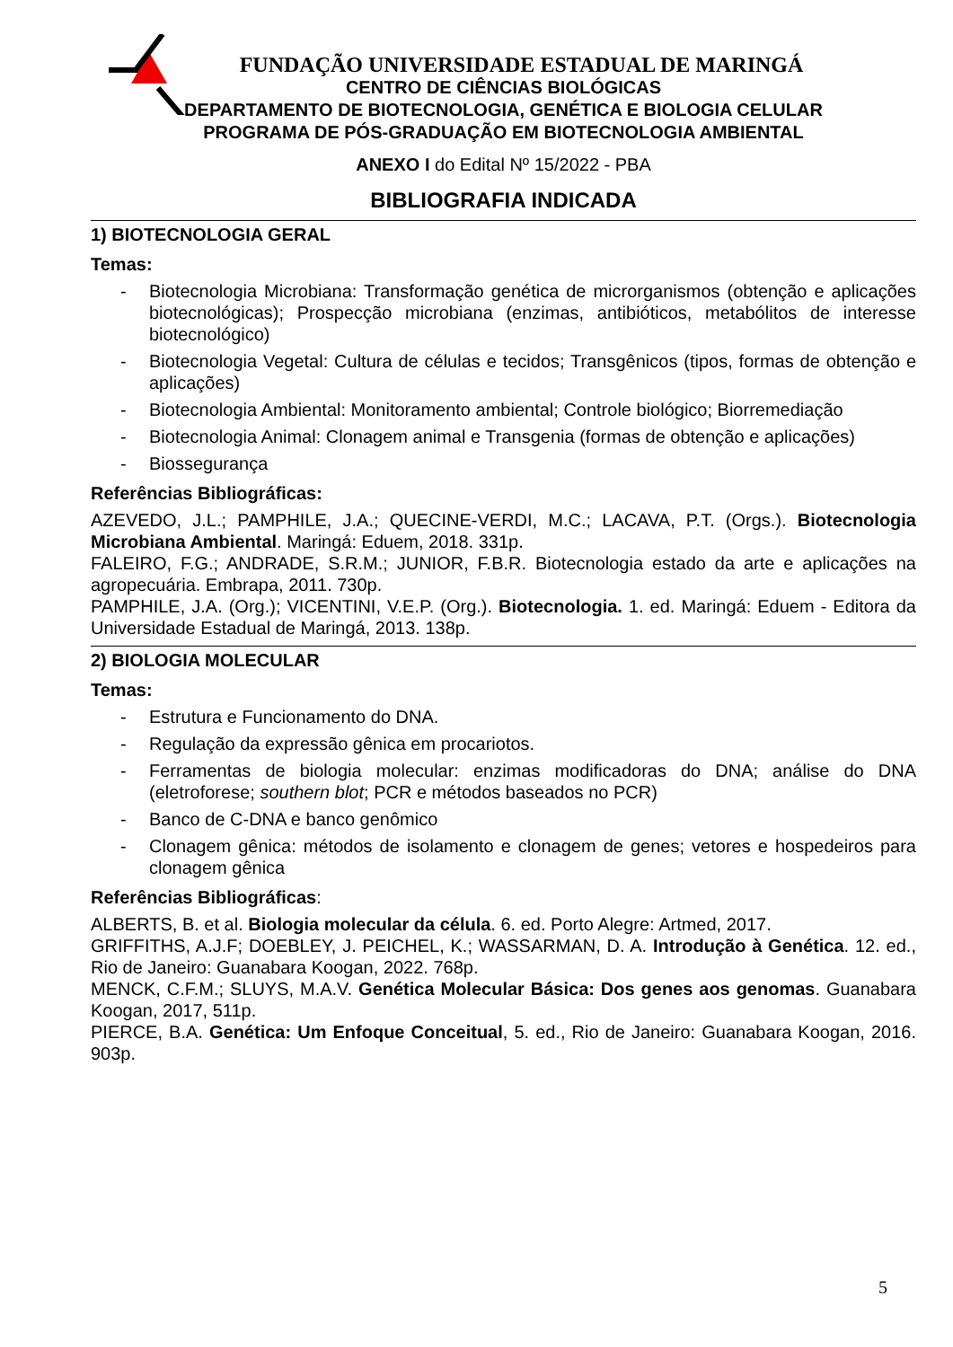FUNDAÇÃO UNIVERSIDADE ESTADUAL DE MARINGÁ
CENTRO DE CIÊNCIAS BIOLÓGICAS
DEPARTAMENTO DE BIOTECNOLOGIA, GENÉTICA E BIOLOGIA CELULAR
PROGRAMA DE PÓS-GRADUAÇÃO EM BIOTECNOLOGIA AMBIENTAL
ANEXO I do Edital Nº 15/2022 - PBA
BIBLIOGRAFIA INDICADA
1) BIOTECNOLOGIA GERAL
Temas:
- Biotecnologia Microbiana: Transformação genética de microrganismos (obtenção e aplicações biotecnológicas); Prospecção microbiana (enzimas, antibióticos, metabólitos de interesse biotecnológico)
- Biotecnologia Vegetal: Cultura de células e tecidos; Transgênicos (tipos, formas de obtenção e aplicações)
- Biotecnologia Ambiental: Monitoramento ambiental; Controle biológico; Biorremediação
- Biotecnologia Animal: Clonagem animal e Transgenia (formas de obtenção e aplicações)
- Biossegurança
Referências Bibliográficas:
AZEVEDO, J.L.; PAMPHILE, J.A.; QUECINE-VERDI, M.C.; LACAVA, P.T. (Orgs.). Biotecnologia Microbiana Ambiental. Maringá: Eduem, 2018. 331p.
FALEIRO, F.G.; ANDRADE, S.R.M.; JUNIOR, F.B.R. Biotecnologia estado da arte e aplicações na agropecuária. Embrapa, 2011. 730p.
PAMPHILE, J.A. (Org.); VICENTINI, V.E.P. (Org.). Biotecnologia. 1. ed. Maringá: Eduem - Editora da Universidade Estadual de Maringá, 2013. 138p.
2) BIOLOGIA MOLECULAR
Temas:
- Estrutura e Funcionamento do DNA.
- Regulação da expressão gênica em procariotos.
- Ferramentas de biologia molecular: enzimas modificadoras do DNA; análise do DNA (eletroforese; southern blot; PCR e métodos baseados no PCR)
- Banco de C-DNA e banco genômico
- Clonagem gênica: métodos de isolamento e clonagem de genes; vetores e hospedeiros para clonagem gênica
Referências Bibliográficas:
ALBERTS, B. et al. Biologia molecular da célula. 6. ed. Porto Alegre: Artmed, 2017.
GRIFFITHS, A.J.F; DOEBLEY, J. PEICHEL, K.; WASSARMAN, D. A. Introdução à Genética. 12. ed., Rio de Janeiro: Guanabara Koogan, 2022. 768p.
MENCK, C.F.M.; SLUYS, M.A.V. Genética Molecular Básica: Dos genes aos genomas. Guanabara Koogan, 2017, 511p.
PIERCE, B.A. Genética: Um Enfoque Conceitual, 5. ed., Rio de Janeiro: Guanabara Koogan, 2016. 903p.
5